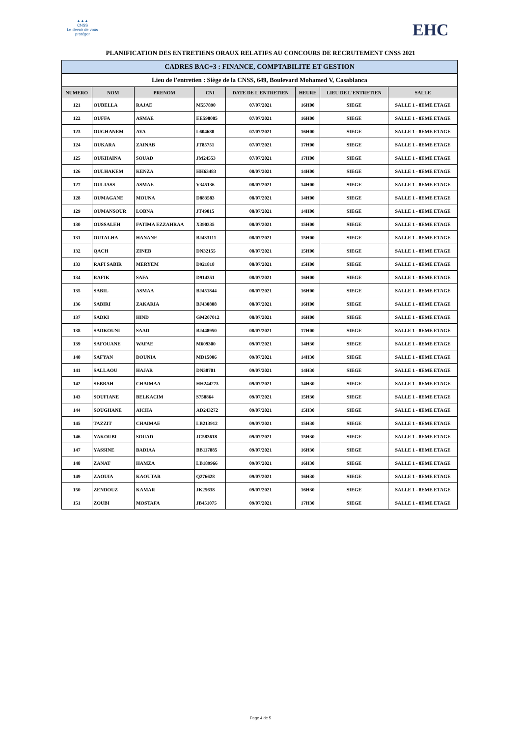▲▲▲
CNSS
Le devoir de vous protéger
EHC
PLANIFICATION DES ENTRETIENS ORAUX RELATIFS AU CONCOURS DE RECRUTEMENT CNSS 2021
| CADRES BAC+3 : FINANCE, COMPTABILITE ET GESTION | | | | | | | |
| --- | --- | --- | --- | --- | --- | --- | --- |
| Lieu de l'entretien : Siège de la CNSS, 649, Boulevard Mohamed V, Casablanca | | | | | | | |
| NUMERO | NOM | PRENOM | CNI | DATE DE L'ENTRETIEN | HEURE | LIEU DE L'ENTRETIEN | SALLE |
| 121 | OUBELLA | RAJAE | M557890 | 07/07/2021 | 16H00 | SIEGE | SALLE 1 - 8EME ETAGE |
| 122 | OUFFA | ASMAE | EE598085 | 07/07/2021 | 16H00 | SIEGE | SALLE 1 - 8EME ETAGE |
| 123 | OUGHANEM | AYA | L604680 | 07/07/2021 | 16H00 | SIEGE | SALLE 1 - 8EME ETAGE |
| 124 | OUKARA | ZAINAB | JT85751 | 07/07/2021 | 17H00 | SIEGE | SALLE 1 - 8EME ETAGE |
| 125 | OUKHAINA | SOUAD | JM24553 | 07/07/2021 | 17H00 | SIEGE | SALLE 1 - 8EME ETAGE |
| 126 | OULHAKEM | KENZA | HH63483 | 08/07/2021 | 14H00 | SIEGE | SALLE 1 - 8EME ETAGE |
| 127 | OULIASS | ASMAE | V345136 | 08/07/2021 | 14H00 | SIEGE | SALLE 1 - 8EME ETAGE |
| 128 | OUMAGANE | MOUNA | D883583 | 08/07/2021 | 14H00 | SIEGE | SALLE 1 - 8EME ETAGE |
| 129 | OUMANSOUR | LOBNA | JT49015 | 08/07/2021 | 14H00 | SIEGE | SALLE 1 - 8EME ETAGE |
| 130 | OUSSALEH | FATIMA EZZAHRAA | X390335 | 08/07/2021 | 15H00 | SIEGE | SALLE 1 - 8EME ETAGE |
| 131 | OUTALHA | HANANE | BJ433111 | 08/07/2021 | 15H00 | SIEGE | SALLE 1 - 8EME ETAGE |
| 132 | QACH | ZINEB | DN32155 | 08/07/2021 | 15H00 | SIEGE | SALLE 1 - 8EME ETAGE |
| 133 | RAFI SABIR | MERYEM | D921818 | 08/07/2021 | 15H00 | SIEGE | SALLE 1 - 8EME ETAGE |
| 134 | RAFIK | SAFA | D914351 | 08/07/2021 | 16H00 | SIEGE | SALLE 1 - 8EME ETAGE |
| 135 | SABIL | ASMAA | BJ451844 | 08/07/2021 | 16H00 | SIEGE | SALLE 1 - 8EME ETAGE |
| 136 | SABIRI | ZAKARIA | BJ430808 | 08/07/2021 | 16H00 | SIEGE | SALLE 1 - 8EME ETAGE |
| 137 | SADKI | HIND | GM207012 | 08/07/2021 | 16H00 | SIEGE | SALLE 1 - 8EME ETAGE |
| 138 | SADKOUNI | SAAD | BJ448950 | 08/07/2021 | 17H00 | SIEGE | SALLE 1 - 8EME ETAGE |
| 139 | SAFOUANE | WAFAE | M609300 | 09/07/2021 | 14H30 | SIEGE | SALLE 1 - 8EME ETAGE |
| 140 | SAFYAN | DOUNIA | MD15006 | 09/07/2021 | 14H30 | SIEGE | SALLE 1 - 8EME ETAGE |
| 141 | SALLAOU | HAJAR | DN38701 | 09/07/2021 | 14H30 | SIEGE | SALLE 1 - 8EME ETAGE |
| 142 | SEBBAH | CHAIMAA | HH244273 | 09/07/2021 | 14H30 | SIEGE | SALLE 1 - 8EME ETAGE |
| 143 | SOUFIANE | BELKACIM | S758864 | 09/07/2021 | 15H30 | SIEGE | SALLE 1 - 8EME ETAGE |
| 144 | SOUGHANE | AICHA | AD243272 | 09/07/2021 | 15H30 | SIEGE | SALLE 1 - 8EME ETAGE |
| 145 | TAZZIT | CHAIMAE | LB213912 | 09/07/2021 | 15H30 | SIEGE | SALLE 1 - 8EME ETAGE |
| 146 | YAKOUBI | SOUAD | JC583618 | 09/07/2021 | 15H30 | SIEGE | SALLE 1 - 8EME ETAGE |
| 147 | YASSINE | BADIAA | BB117885 | 09/07/2021 | 16H30 | SIEGE | SALLE 1 - 8EME ETAGE |
| 148 | ZANAT | HAMZA | LB189966 | 09/07/2021 | 16H30 | SIEGE | SALLE 1 - 8EME ETAGE |
| 149 | ZAOUIA | KAOUTAR | Q276628 | 09/07/2021 | 16H30 | SIEGE | SALLE 1 - 8EME ETAGE |
| 150 | ZENDOUZ | KAMAR | JK25638 | 09/07/2021 | 16H30 | SIEGE | SALLE 1 - 8EME ETAGE |
| 151 | ZOUBI | MOSTAFA | JB451075 | 09/07/2021 | 17H30 | SIEGE | SALLE 1 - 8EME ETAGE |
Page 4 de 5